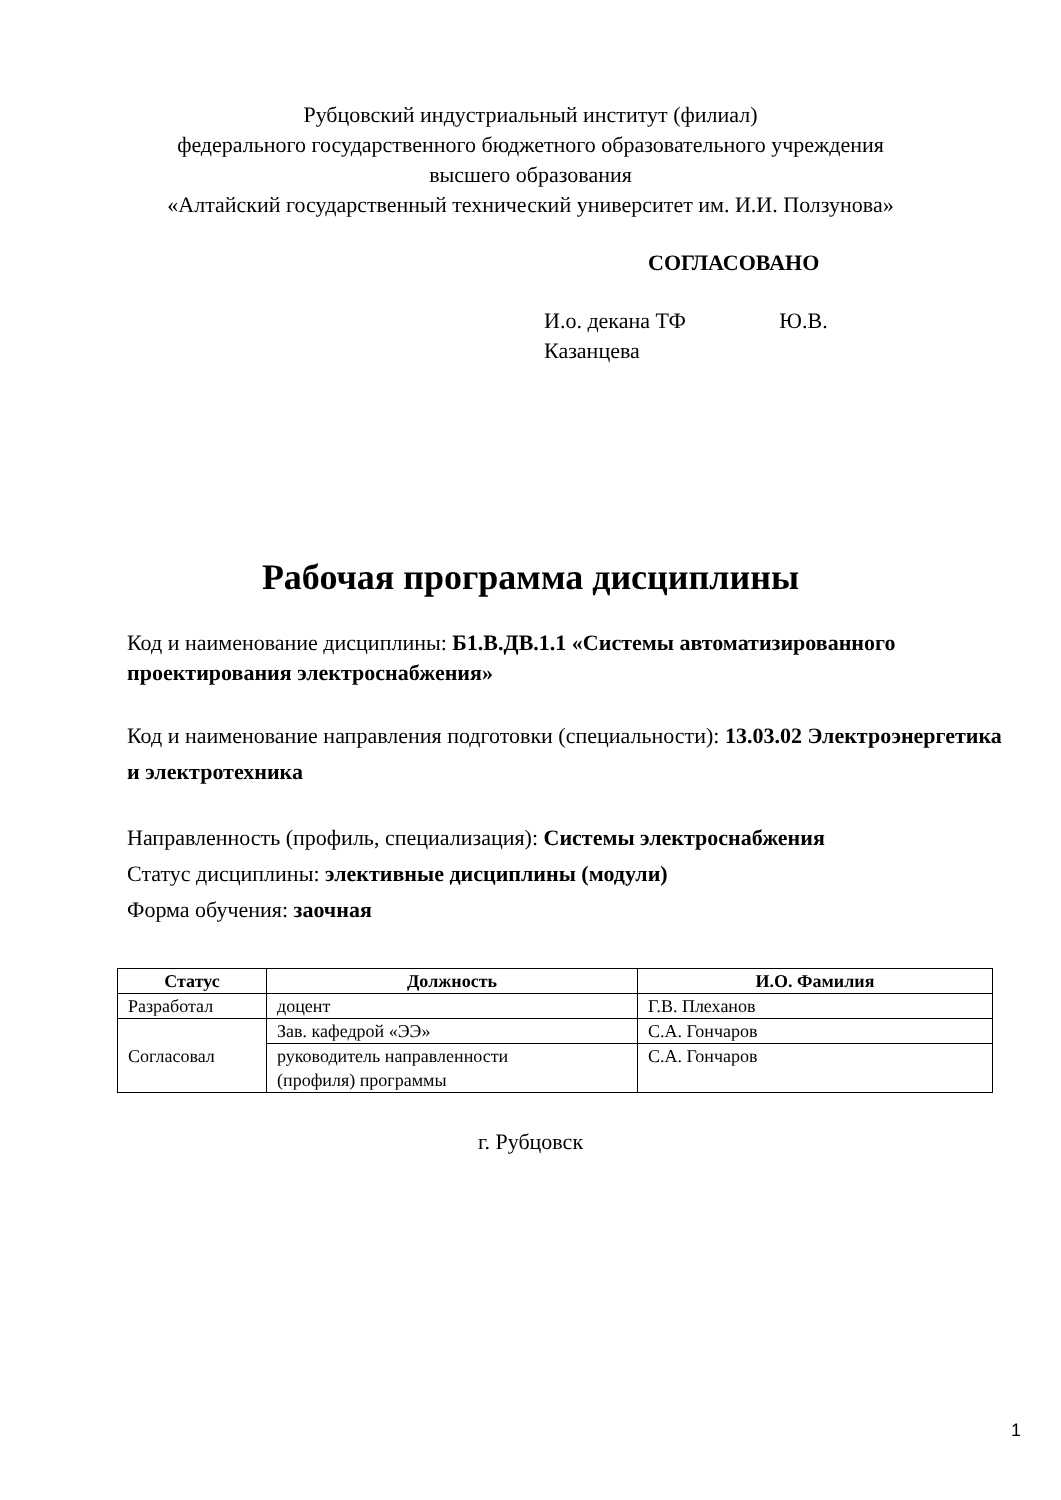Рубцовский индустриальный институт (филиал)
федерального государственного бюджетного образовательного учреждения
высшего образования
«Алтайский государственный технический университет им. И.И. Ползунова»
СОГЛАСОВАНО
И.о. декана ТФ Ю.В. Казанцева
Рабочая программа дисциплины
Код и наименование дисциплины: Б1.В.ДВ.1.1 «Системы автоматизированного проектирования электроснабжения»
Код и наименование направления подготовки (специальности): 13.03.02 Электроэнергетика и электротехника
Направленность (профиль, специализация): Системы электроснабжения
Статус дисциплины: элективные дисциплины (модули)
Форма обучения: заочная
| Статус | Должность | И.О. Фамилия |
| --- | --- | --- |
| Разработал | доцент | Г.В. Плеханов |
| Согласовал | Зав. кафедрой «ЭЭ» | С.А. Гончаров |
| | руководитель направленности (профиля) программы | С.А. Гончаров |
г. Рубцовск
1